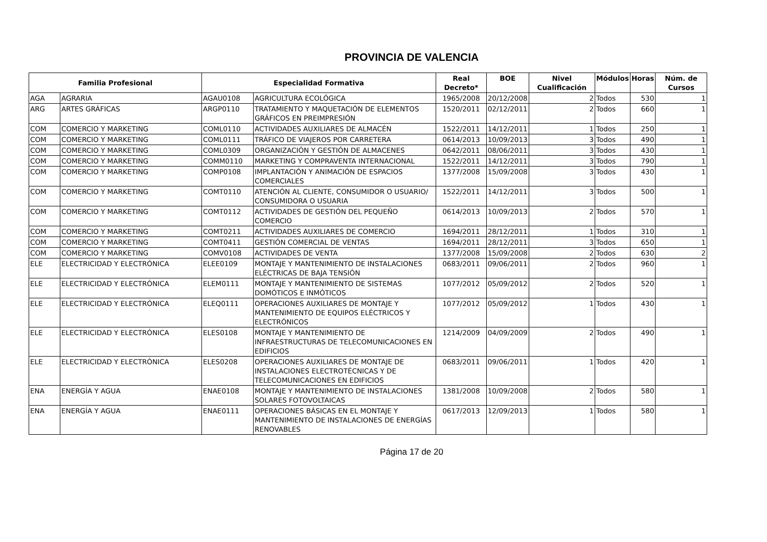PROVINCIA DE VALENCIA
| Familia Profesional | | Especialidad Formativa | | Real Decreto* | BOE | Nivel Cualificación | Módulos | Horas | Núm. de Cursos |
| --- | --- | --- | --- | --- | --- | --- | --- | --- | --- |
| AGA | AGRARIA | AGAU0108 | AGRICULTURA ECOLÓGICA | 1965/2008 | 20/12/2008 | 2 | Todos | 530 | 1 |
| ARG | ARTES GRÁFICAS | ARGP0110 | TRATAMIENTO Y MAQUETACIÓN DE ELEMENTOS GRÁFICOS EN PREIMPRESIÓN | 1520/2011 | 02/12/2011 | 2 | Todos | 660 | 1 |
| COM | COMERCIO Y MARKETING | COML0110 | ACTIVIDADES AUXILIARES DE ALMACÉN | 1522/2011 | 14/12/2011 | 1 | Todos | 250 | 1 |
| COM | COMERCIO Y MARKETING | COML0111 | TRÁFICO DE VIAJEROS POR CARRETERA | 0614/2013 | 10/09/2013 | 3 | Todos | 490 | 1 |
| COM | COMERCIO Y MARKETING | COML0309 | ORGANIZACIÓN Y GESTIÓN DE ALMACENES | 0642/2011 | 08/06/2011 | 3 | Todos | 430 | 1 |
| COM | COMERCIO Y MARKETING | COMM0110 | MARKETING Y COMPRAVENTA INTERNACIONAL | 1522/2011 | 14/12/2011 | 3 | Todos | 790 | 1 |
| COM | COMERCIO Y MARKETING | COMP0108 | IMPLANTACIÓN Y ANIMACIÓN DE ESPACIOS COMERCIALES | 1377/2008 | 15/09/2008 | 3 | Todos | 430 | 1 |
| COM | COMERCIO Y MARKETING | COMT0110 | ATENCIÓN AL CLIENTE, CONSUMIDOR O USUARIO/ CONSUMIDORA O USUARIA | 1522/2011 | 14/12/2011 | 3 | Todos | 500 | 1 |
| COM | COMERCIO Y MARKETING | COMT0112 | ACTIVIDADES DE GESTIÓN DEL PEQUEÑO COMERCIO | 0614/2013 | 10/09/2013 | 2 | Todos | 570 | 1 |
| COM | COMERCIO Y MARKETING | COMT0211 | ACTIVIDADES AUXILIARES DE COMERCIO | 1694/2011 | 28/12/2011 | 1 | Todos | 310 | 1 |
| COM | COMERCIO Y MARKETING | COMT0411 | GESTIÓN COMERCIAL DE VENTAS | 1694/2011 | 28/12/2011 | 3 | Todos | 650 | 1 |
| COM | COMERCIO Y MARKETING | COMV0108 | ACTIVIDADES DE VENTA | 1377/2008 | 15/09/2008 | 2 | Todos | 630 | 2 |
| ELE | ELECTRICIDAD Y ELECTRÓNICA | ELEE0109 | MONTAJE Y MANTENIMIENTO DE INSTALACIONES ELÉCTRICAS DE BAJA TENSIÓN | 0683/2011 | 09/06/2011 | 2 | Todos | 960 | 1 |
| ELE | ELECTRICIDAD Y ELECTRÓNICA | ELEM0111 | MONTAJE Y MANTENIMIENTO DE SISTEMAS DOMÓTICOS E INMÓTICOS | 1077/2012 | 05/09/2012 | 2 | Todos | 520 | 1 |
| ELE | ELECTRICIDAD Y ELECTRÓNICA | ELEQ0111 | OPERACIONES AUXILIARES DE MONTAJE Y MANTENIMIENTO DE EQUIPOS ELÉCTRICOS Y ELECTRÓNICOS | 1077/2012 | 05/09/2012 | 1 | Todos | 430 | 1 |
| ELE | ELECTRICIDAD Y ELECTRÓNICA | ELES0108 | MONTAJE Y MANTENIMIENTO DE INFRAESTRUCTURAS DE TELECOMUNICACIONES EN EDIFICIOS | 1214/2009 | 04/09/2009 | 2 | Todos | 490 | 1 |
| ELE | ELECTRICIDAD Y ELECTRÓNICA | ELES0208 | OPERACIONES AUXILIARES DE MONTAJE DE INSTALACIONES ELECTROTÉCNICAS Y DE TELECOMUNICACIONES EN EDIFICIOS | 0683/2011 | 09/06/2011 | 1 | Todos | 420 | 1 |
| ENA | ENERGÍA Y AGUA | ENAE0108 | MONTAJE Y MANTENIMIENTO DE INSTALACIONES SOLARES FOTOVOLTAICAS | 1381/2008 | 10/09/2008 | 2 | Todos | 580 | 1 |
| ENA | ENERGÍA Y AGUA | ENAE0111 | OPERACIONES BÁSICAS EN EL MONTAJE Y MANTENIMIENTO DE INSTALACIONES DE ENERGÍAS RENOVABLES | 0617/2013 | 12/09/2013 | 1 | Todos | 580 | 1 |
Página 17 de 20